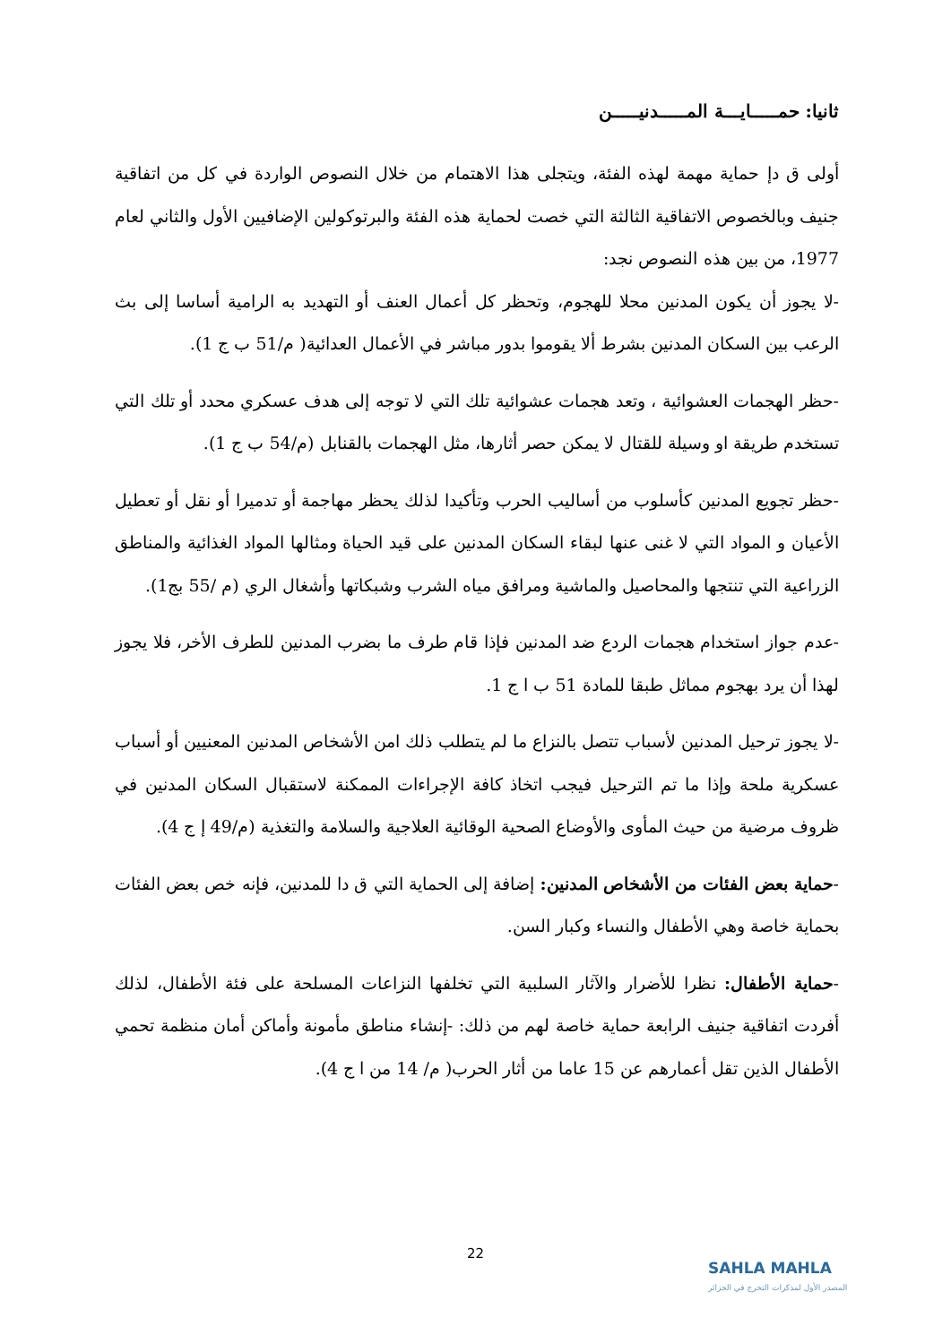ثانيا: حمـــــايـــة المـــــدنيـــــن
أولى ق دإ حماية مهمة لهذه الفئة، ويتجلى هذا الاهتمام من خلال النصوص الواردة في كل من اتفاقية جنيف وبالخصوص الاتفاقية الثالثة التي خصت لحماية هذه الفئة والبرتوكولين الإضافيين الأول والثاني لعام 1977، من بين هذه النصوص نجد:
-لا يجوز أن يكون المدنين محلا للهجوم، وتحظر كل أعمال العنف أو التهديد به الرامية أساسا إلى بث الرعب بين السكان المدنين بشرط ألا يقوموا بدور مباشر في الأعمال العدائية( م/51 ب ج 1).
-حظر الهجمات العشوائية ، وتعد هجمات عشوائية تلك التي لا توجه إلى هدف عسكري محدد أو تلك التي تستخدم طريقة او وسيلة للقتال لا يمكن حصر أثارها، مثل الهجمات بالقنابل (م/54 ب ج 1).
-حظر تجويع المدنين كأسلوب من أساليب الحرب وتأكيدا لذلك يحظر مهاجمة أو تدميرا أو نقل أو تعطيل الأعيان و المواد التي لا غنى عنها لبقاء السكان المدنين على قيد الحياة ومثالها المواد الغذائية والمناطق الزراعية التي تنتجها والمحاصيل والماشية ومرافق مياه الشرب وشبكاتها وأشغال الري (م /55 بج1).
-عدم جواز استخدام هجمات الردع ضد المدنين فإذا قام طرف ما بضرب المدنين للطرف الأخر، فلا يجوز لهذا أن يرد بهجوم مماثل طبقا للمادة 51 ب ا ج 1.
-لا يجوز ترحيل المدنين لأسباب تتصل بالنزاع ما لم يتطلب ذلك امن الأشخاص المدنين المعنيين أو أسباب عسكرية ملحة وإذا ما تم الترحيل فيجب اتخاذ كافة الإجراءات الممكنة لاستقبال السكان المدنين في ظروف مرضية من حيث المأوى والأوضاع الصحية الوقائية العلاجية والسلامة والتغذية (م/49 إ ج 4).
-حماية بعض الفئات من الأشخاص المدنين: إضافة إلى الحماية التي ق دا للمدنين، فإنه خص بعض الفئات بحماية خاصة وهي الأطفال والنساء وكبار السن.
-حماية الأطفال: نظرا للأضرار والآثار السلبية التي تخلفها النزاعات المسلحة على فئة الأطفال، لذلك أفردت اتفاقية جنيف الرابعة حماية خاصة لهم من ذلك: -إنشاء مناطق مأمونة وأماكن أمان منظمة تحمي الأطفال الذين تقل أعمارهم عن 15 عاما من أثار الحرب( م/ 14 من ا ج 4).
22
SAHLA MAHLA
المصدر الأول لمذكرات التخرج في الجزائر